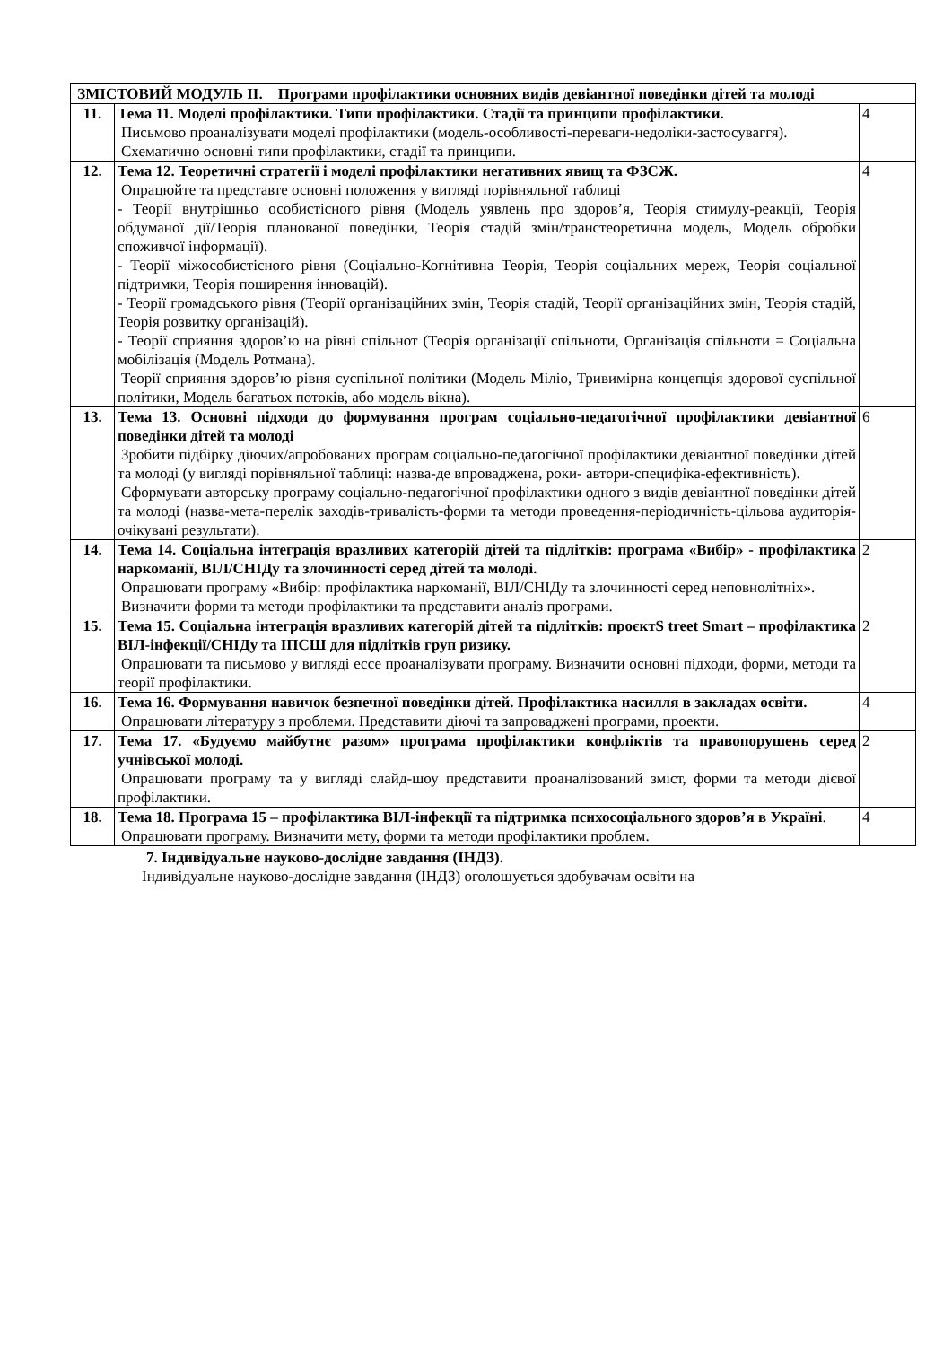| ЗМІСТОВИЙ МОДУЛЬ ІІ. Програми профілактики основних видів девіантної поведінки дітей та молоді | | |
| 11. | Тема 11. Моделі профілактики. Типи профілактики. Стадії та принципи профілактики. Письмово проаналізувати моделі профілактики (модель-особливості-переваги-недоліки-застосуваггя). Схематично основні типи профілактики, стадії та принципи. | 4 |
| 12. | Тема 12. Теоретичні стратегії і моделі профілактики негативних явищ та ФЗСЖ. Опрацюйте та представте основні положення у вигляді порівняльної таблиці - Теорії внутрішньо особистісного рівня (Модель уявлень про здоров’я, Теорія стимулу-реакції, Теорія обдуманої дії/Теорія планованої поведінки, Теорія стадій змін/транстеоретична модель, Модель обробки споживчої інформації). - Теорії міжособистісного рівня (Соціально-Когнітивна Теорія, Теорія соціальних мереж, Теорія соціальної підтримки, Теорія поширення інновацій). - Теорії громадського рівня (Теорії організаційних змін, Теорія стадій, Теорії організаційних змін, Теорія стадій, Теорія розвитку організацій). - Теорії сприяння здоров’ю на рівні спільнот (Теорія організації спільноти, Організація спільноти = Соціальна мобілізація (Модель Ротмана). Теорії сприяння здоров’ю рівня суспільної політики (Модель Мілio, Тривимірна концепція здорової суспільної політики, Модель багатьох потоків, або модель вікна). | 4 |
| 13. | Тема 13. Основні підходи до формування програм соціально-педагогічної профілактики девіантної поведінки дітей та молоді Зробити підбірку діючих/апробованих програм соціально-педагогічної профілактики девіантної поведінки дітей та молоді (у вигляді порівняльної таблиці: назва-де впроваджена, роки- автори-специфіка-ефективність). Сформувати авторську програму соціально-педагогічної профілактики одного з видів девіантної поведінки дітей та молоді (назва-мета-перелік заходів-тривалість-форми та методи проведення-періодичність-цільова аудиторія-очікувані результати). | 6 |
| 14. | Тема 14. Соціальна інтеграція вразливих категорій дітей та підлітків: програма «Вибір» - профілактика наркоманії, ВІЛ/СНІДу та злочинності серед дітей та молоді. Опрацювати програму «Вибір: профілактика наркоманії, ВІЛ/СНІДу та злочинності серед неповнолітніх». Визначити форми та методи профілактики та представити аналіз програми. | 2 |
| 15. | Тема 15. Соціальна інтеграція вразливих категорій дітей та підлітків: проєктS treet Smart – профілактика ВІЛ-інфекції/СНІДу та ІПСШ для підлітків груп ризику. Опрацювати та письмово у вигляді ессе проаналізувати програму. Визначити основні підходи, форми, методи та теорії профілактики. | 2 |
| 16. | Тема 16. Формування навичок безпечної поведінки дітей. Профілактика насилля в закладах освіти. Опрацювати літературу з проблеми. Представити діючі та запроваджені програми, проекти. | 4 |
| 17. | Тема 17. «Будуємо майбутнє разом» програма профілактики конфліктів та правопорушень серед учнівської молоді. Опрацювати програму та у вигляді слайд-шоу представити проаналізований зміст, форми та методи дієвої профілактики. | 2 |
| 18. | Тема 18. Програма 15 – профілактика ВІЛ-інфекції та підтримка психосоціального здоров’я в Україні . Опрацювати програму. Визначити мету, форми та методи профілактики проблем. | 4 |
7. Індивідуальне науково-дослідне завдання (ІНДЗ).
Індивідуальне науково-дослідне завдання (ІНДЗ) оголошується здобувачам освіти на